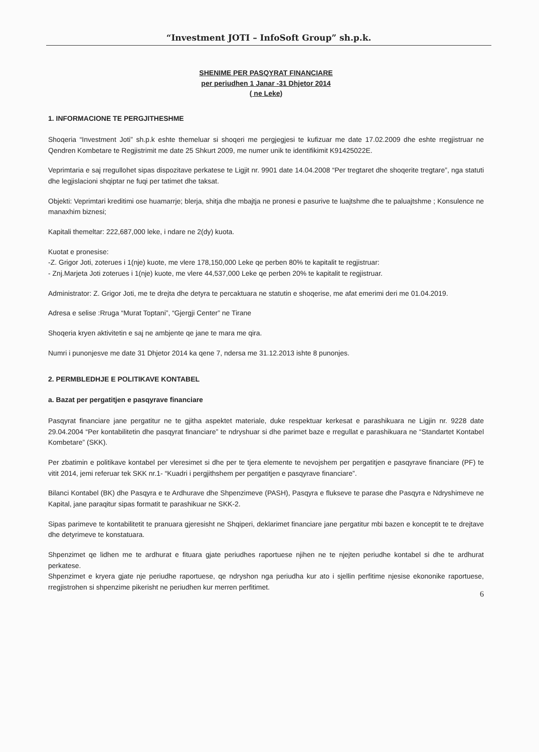“Investment JOTI – InfoSoft Group” sh.p.k.
SHENIME PER PASQYRAT FINANCIARE
per periudhen 1 Janar -31 Dhjetor 2014
( ne Leke)
1. INFORMACIONE TE PERGJITHESHME
Shoqeria “Investment Joti” sh.p.k eshte themeluar si shoqeri me pergjegjesi te kufizuar me date 17.02.2009 dhe eshte rregjistruar ne Qendren Kombetare te Regjistrimit me date 25 Shkurt 2009, me numer unik te identifikimit K91425022E.
Veprimtaria e saj rregullohet sipas dispozitave perkatese te Ligjit nr. 9901 date 14.04.2008 “Per tregtaret dhe shoqerite tregtare”, nga statuti dhe legjislacioni shqiptar ne fuqi per tatimet dhe taksat.
Objekti: Veprimtari kreditimi ose huamarrje; blerja, shitja dhe mbajtja ne pronesi e pasurive te luajtshme dhe te paluajtshme ; Konsulence ne manaxhim biznesi;
Kapitali themeltar: 222,687,000 leke, i ndare ne 2(dy) kuota.
Kuotat e pronesise:
-Z. Grigor Joti, zoterues i 1(nje) kuote, me vlere 178,150,000 Leke qe perben 80% te kapitalit te regjistruar:
- Znj.Marjeta Joti zoterues i 1(nje) kuote, me vlere 44,537,000 Leke qe perben 20% te kapitalit te regjistruar.
Administrator: Z. Grigor Joti, me te drejta dhe detyra te percaktuara ne statutin e shoqerise, me afat emerimi deri me 01.04.2019.
Adresa e selise :Rruga “Murat Toptani”, “Gjergji Center” ne Tirane
Shoqeria kryen aktivitetin e saj ne ambjente qe jane te mara me qira.
Numri i punonjesve me date 31 Dhjetor 2014 ka qene 7, ndersa me 31.12.2013 ishte 8 punonjes.
2. PERMBLEDHJE E POLITIKAVE KONTABEL
a. Bazat per pergatitjen e pasqyrave financiare
Pasqyrat financiare jane pergatitur ne te gjitha aspektet materiale, duke respektuar kerkesat e parashikuara ne Ligjin nr. 9228 date 29.04.2004 “Per kontabilitetin dhe pasqyrat financiare” te ndryshuar si dhe parimet baze e rregullat e parashikuara ne “Standartet Kontabel Kombetare” (SKK).
Per zbatimin e politikave kontabel per vleresimet si dhe per te tjera elemente te nevojshem per pergatitjen e pasqyrave financiare (PF) te vitit 2014, jemi referuar tek SKK nr.1- “Kuadri i pergjithshem per pergatitjen e pasqyrave financiare”.
Bilanci Kontabel (BK) dhe Pasqyra e te Ardhurave dhe Shpenzimeve (PASH), Pasqyra e flukseve te parase dhe Pasqyra e Ndryshimeve ne Kapital, jane paraqitur sipas formatit te parashikuar ne SKK-2.
Sipas parimeve te kontabilitetit te pranuara gjeresisht ne Shqiperi, deklarimet financiare jane pergatitur mbi bazen e konceptit te te drejtave dhe detyrimeve te konstatuara.
Shpenzimet qe lidhen me te ardhurat e fituara gjate periudhes raportuese njihen ne te njejten periudhe kontabel si dhe te ardhurat perkatese.
Shpenzimet e kryera gjate nje periudhe raportuese, qe ndryshon nga periudha kur ato i sjellin perfitime njesise ekononike raportuese, rregjistrohen si shpenzime pikerisht ne periudhen kur merren perfitimet.
6